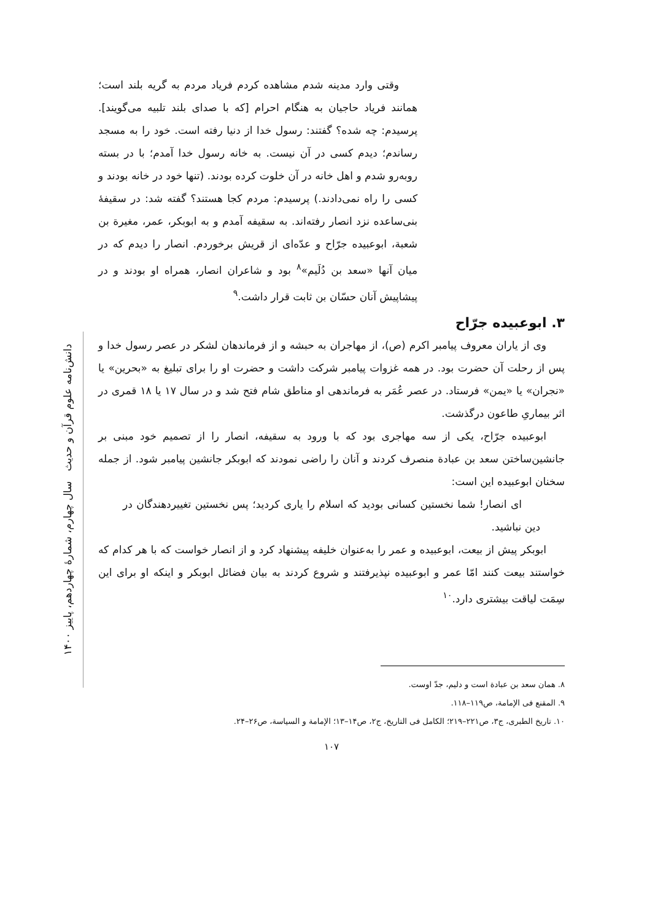دانش‌نامه علوم قرآن و حدیث سال چهارم، شمارهٔ چهاردهم، پاییز ۱۴۰۰
وقتی وارد مدینه شدم مشاهده کردم فریاد مردم به گریه بلند است؛ همانند فریاد حاجیان به هنگام احرام [که با صدای بلند تلبیه می‌گویند]. پرسیدم: چه شده؟ گفتند: رسول خدا از دنیا رفته است. خود را به مسجد رساندم؛ دیدم کسی در آن نیست. به خانه رسول خدا آمدم؛ با در بسته روبه‌رو شدم و اهل خانه در آن خلوت کرده بودند. (تنها خود در خانه بودند و کسی را راه نمی‌دادند.) پرسیدم: مردم کجا هستند؟ گفته شد: در سقیفهٔ بنی‌ساعده نزد انصار رفته‌اند. به سقیفه آمدم و به ابوبکر، عمر، مغیرة بن شعبة، ابوعبیده جرّاح و عدّه‌ای از قریش برخوردم. انصار را دیدم که در میان آنها «سعد بن دُلَیم»<sup>۸</sup> بود و شاعران انصار، همراه او بودند و در پیشاپیش آنان حسّان بن ثابت قرار داشت.<sup>۹</sup>
۳. ابوعبیده جرّاح
وی از یاران معروف پیامبر اکرم (ص)، از مهاجران به حبشه و از فرماندهان لشکر در عصر رسول خدا و پس از رحلت آن حضرت بود. در همه غزوات پیامبر شرکت داشت و حضرت او را برای تبلیغ به «بحرین» یا «نجران» یا «یمن» فرستاد. در عصر عُمَر به فرماندهی او مناطق شام فتح شد و در سال ۱۷ یا ۱۸ قمری در اثر بیماریِ طاعون درگذشت.
ابوعبیده جرّاح، یکی از سه مهاجری بود که با ورود به سقیفه، انصار را از تصمیم خود مبنی بر جانشین‌ساختن سعد بن عبادة منصرف کردند و آنان را راضی نمودند که ابوبکر جانشین پیامبر شود. از جمله سخنان ابوعبیده این است:
ای انصار! شما نخستین کسانی بودید که اسلام را یاری کردید؛ پس نخستین تغییردهندگان در دین نباشید.
ابوبکر پیش از بیعت، ابوعبیده و عمر را به‌عنوان خلیفه پیشنهاد کرد و از انصار خواست که با هر کدام که خواستند بیعت کنند امّا عمر و ابوعبیده نپذیرفتند و شروع کردند به بیان فضائل ابوبکر و اینکه او برای این سِمَت لیاقت بیشتری دارد.<sup>۱۰</sup>
۸. همان سعد بن عبادة است و دلیم، جدّ اوست.
۹. المقنع فی الإمامة، ص۱۱۹–۱۱۸.
۱۰. تاریخ الطبری، ج۳، ص۲۲۱–۲۱۹؛ الکامل فی التاریخ، ج۲، ص۱۴–۱۳؛ الإمامة و السیاسة، ص۲۶–۲۴.
۱۰۷